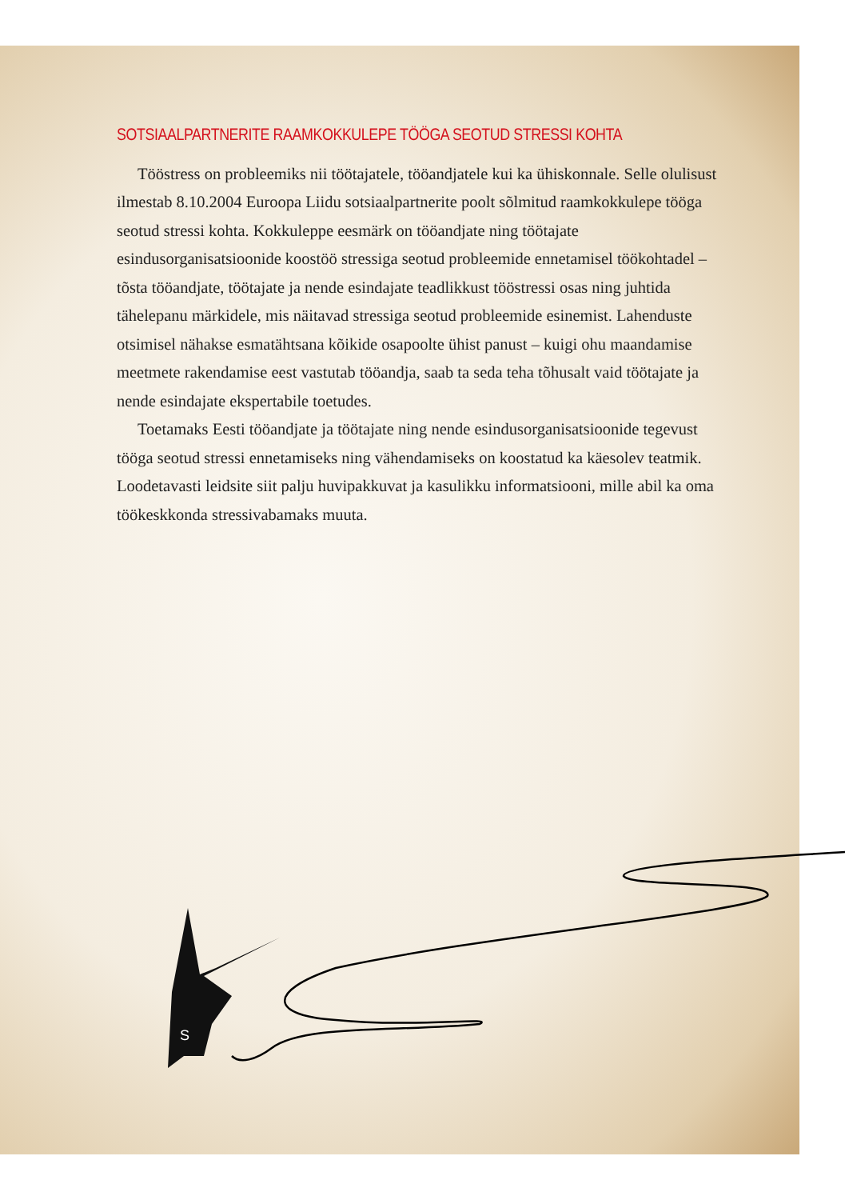SOTSIAALPARTNERITE RAAMKOKKULEPE TÖÖGA SEOTUD STRESSI KOHTA
Tööstress on probleemiks nii töötajatele, tööandjatele kui ka ühiskonnale. Selle olulisust ilmestab 8.10.2004 Euroopa Liidu sotsiaalpartnerite poolt sõlmitud raamkokkulepe tööga seotud stressi kohta. Kokkuleppe eesmärk on tööandjate ning töötajate esindusorganisatsioonide koostöö stressiga seotud probleemide ennetamisel töökohtadel – tõsta tööandjate, töötajate ja nende esindajate teadlikkust tööstressi osas ning juhtida tähelepanu märkidele, mis näitavad stressiga seotud probleemide esinemist. Lahenduste otsimisel nähakse esmatähtsana kõikide osapoolte ühist panust – kuigi ohu maandamise meetmete rakendamise eest vastutab tööandja, saab ta seda teha tõhusalt vaid töötajate ja nende esindajate ekspertabile toetudes.
Toetamaks Eesti tööandjate ja töötajate ning nende esindusorganisatsioonide tegevust tööga seotud stressi ennetamiseks ning vähendamiseks on koostatud ka käesolev teatmik. Loodetavasti leidsite siit palju huvipakkuvat ja kasulikku informatsiooni, mille abil ka oma töökeskkonda stressivabamaks muuta.
S